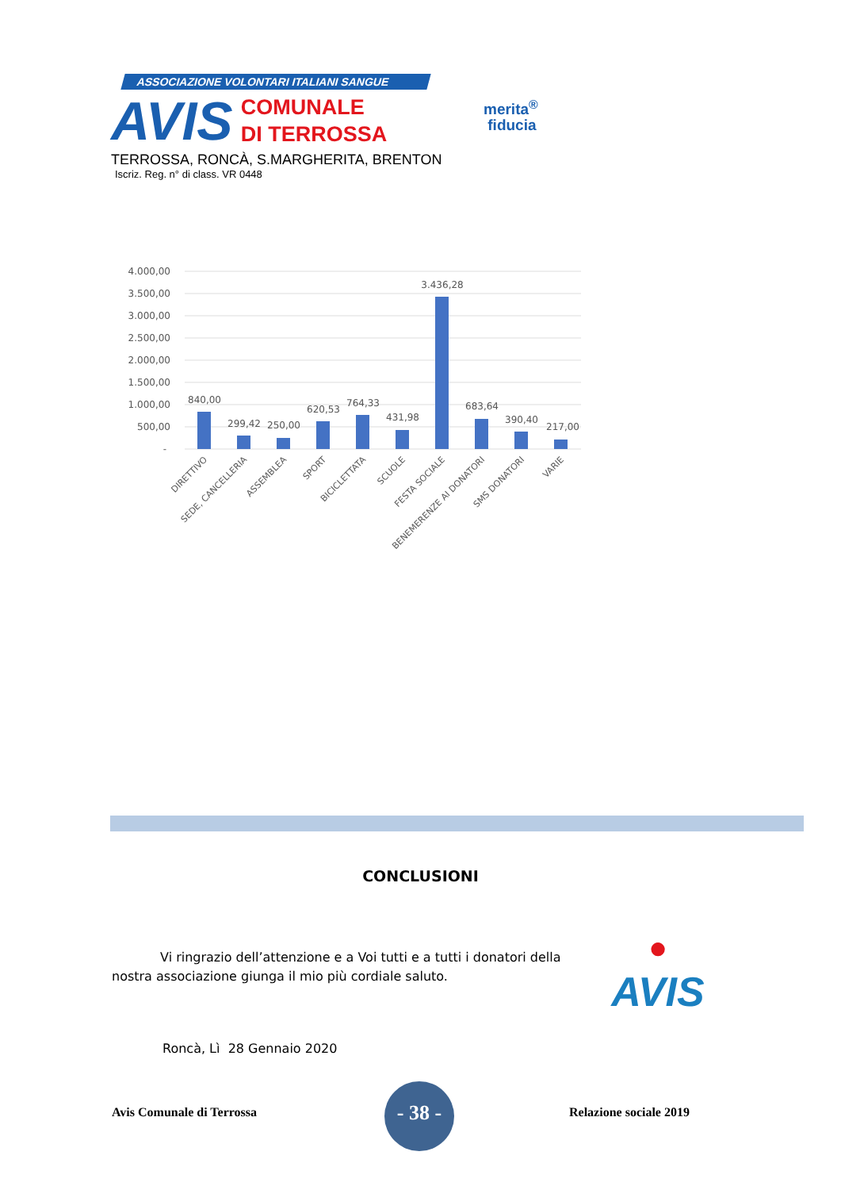ASSOCIAZIONE VOLONTARI ITALIANI SANGUE
AVIS COMUNALE
DI TERROSSA
TERROSSA, RONCÀ, S.MARGHERITA, BRENTON
Iscriz. Reg. n° di class. VR 0448
merita<sup>®</sup>
fiducia
4.000,00
3.500,00
3.000,00
2.500,00
2.000,00
1.500,00
1.000,00
500,00
-
840,00
299,42
250,00
620,53
764,33
431,98
3.436,28
683,64
390,40
217,00
DIRETTIVO
SEDE, CANCELLERIA
ASSEMBLEA
SPORT
BICICLETTATA
SCUOLE
FESTA SOCIALE
BENEMERENZE AI DONATORI
SMS DONATORI
VARIE
CONCLUSIONI
Vi ringrazio dell’attenzione e a Voi tutti e a tutti i donatori della nostra associazione giunga il mio più cordiale saluto.
●
AVIS
Roncà, Lì 28 Gennaio 2020
Avis Comunale di Terrossa
- 38 -
Relazione sociale 2019